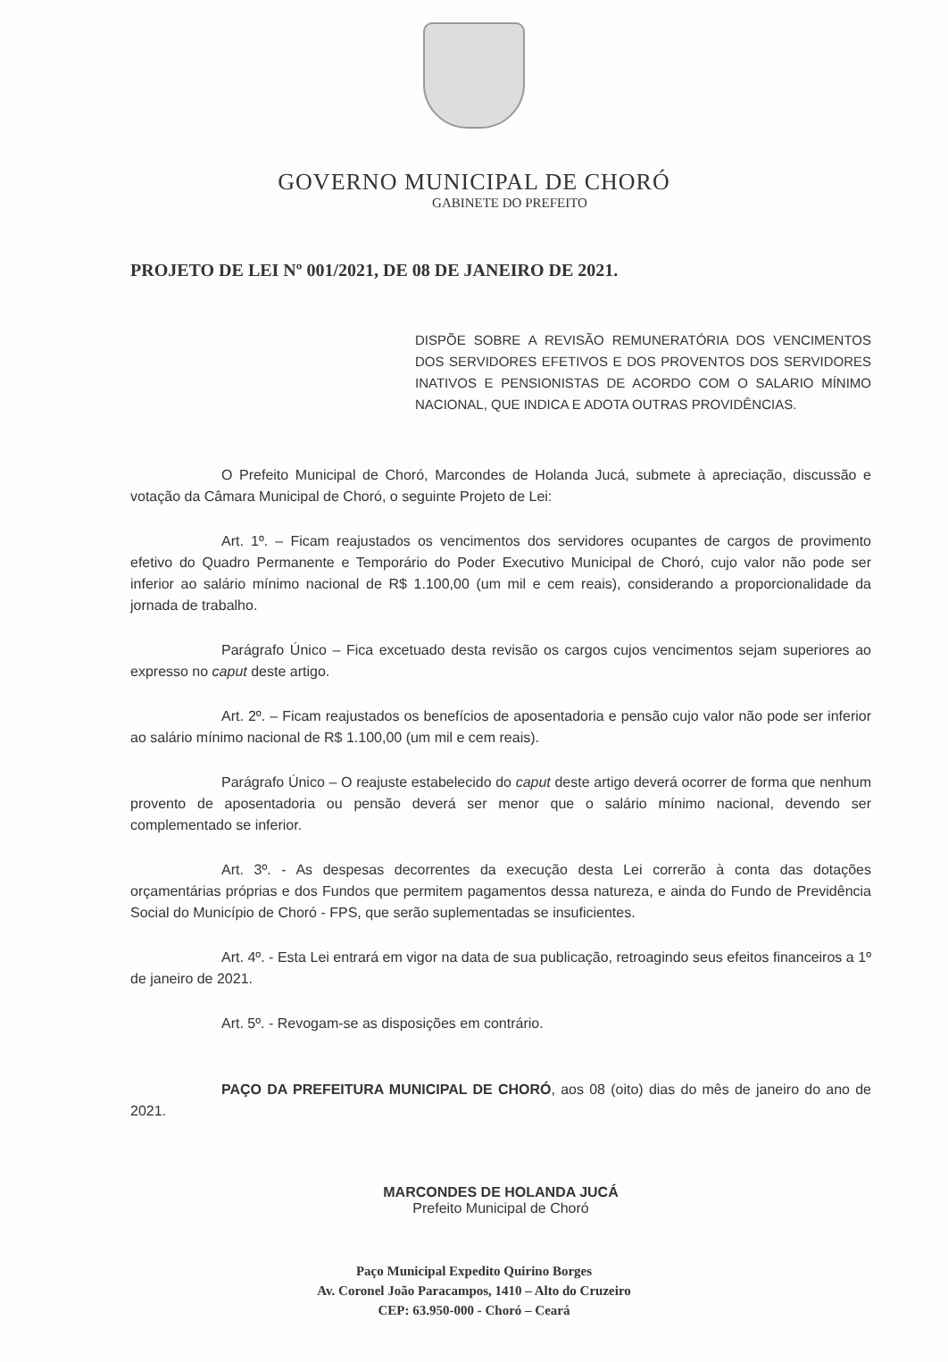GOVERNO MUNICIPAL DE CHORÓ
GABINETE DO PREFEITO
PROJETO DE LEI Nº 001/2021, DE 08 DE JANEIRO DE 2021.
DISPÕE SOBRE A REVISÃO REMUNERATÓRIA DOS VENCIMENTOS DOS SERVIDORES EFETIVOS E DOS PROVENTOS DOS SERVIDORES INATIVOS E PENSIONISTAS DE ACORDO COM O SALARIO MÍNIMO NACIONAL, QUE INDICA E ADOTA OUTRAS PROVIDÊNCIAS.
O Prefeito Municipal de Choró, Marcondes de Holanda Jucá, submete à apreciação, discussão e votação da Câmara Municipal de Choró, o seguinte Projeto de Lei:
Art. 1º. – Ficam reajustados os vencimentos dos servidores ocupantes de cargos de provimento efetivo do Quadro Permanente e Temporário do Poder Executivo Municipal de Choró, cujo valor não pode ser inferior ao salário mínimo nacional de R$ 1.100,00 (um mil e cem reais), considerando a proporcionalidade da jornada de trabalho.
Parágrafo Único – Fica excetuado desta revisão os cargos cujos vencimentos sejam superiores ao expresso no caput deste artigo.
Art. 2º. – Ficam reajustados os benefícios de aposentadoria e pensão cujo valor não pode ser inferior ao salário mínimo nacional de R$ 1.100,00 (um mil e cem reais).
Parágrafo Único – O reajuste estabelecido do caput deste artigo deverá ocorrer de forma que nenhum provento de aposentadoria ou pensão deverá ser menor que o salário mínimo nacional, devendo ser complementado se inferior.
Art. 3º. - As despesas decorrentes da execução desta Lei correrão à conta das dotações orçamentárias próprias e dos Fundos que permitem pagamentos dessa natureza, e ainda do Fundo de Previdência Social do Município de Choró - FPS, que serão suplementadas se insuficientes.
Art. 4º. - Esta Lei entrará em vigor na data de sua publicação, retroagindo seus efeitos financeiros a 1º de janeiro de 2021.
Art. 5º. - Revogam-se as disposições em contrário.
PAÇO DA PREFEITURA MUNICIPAL DE CHORÓ, aos 08 (oito) dias do mês de janeiro do ano de 2021.
MARCONDES DE HOLANDA JUCÁ
Prefeito Municipal de Choró
Paço Municipal Expedito Quirino Borges
Av. Coronel João Paracampos, 1410 – Alto do Cruzeiro
CEP: 63.950-000 - Choró – Ceará